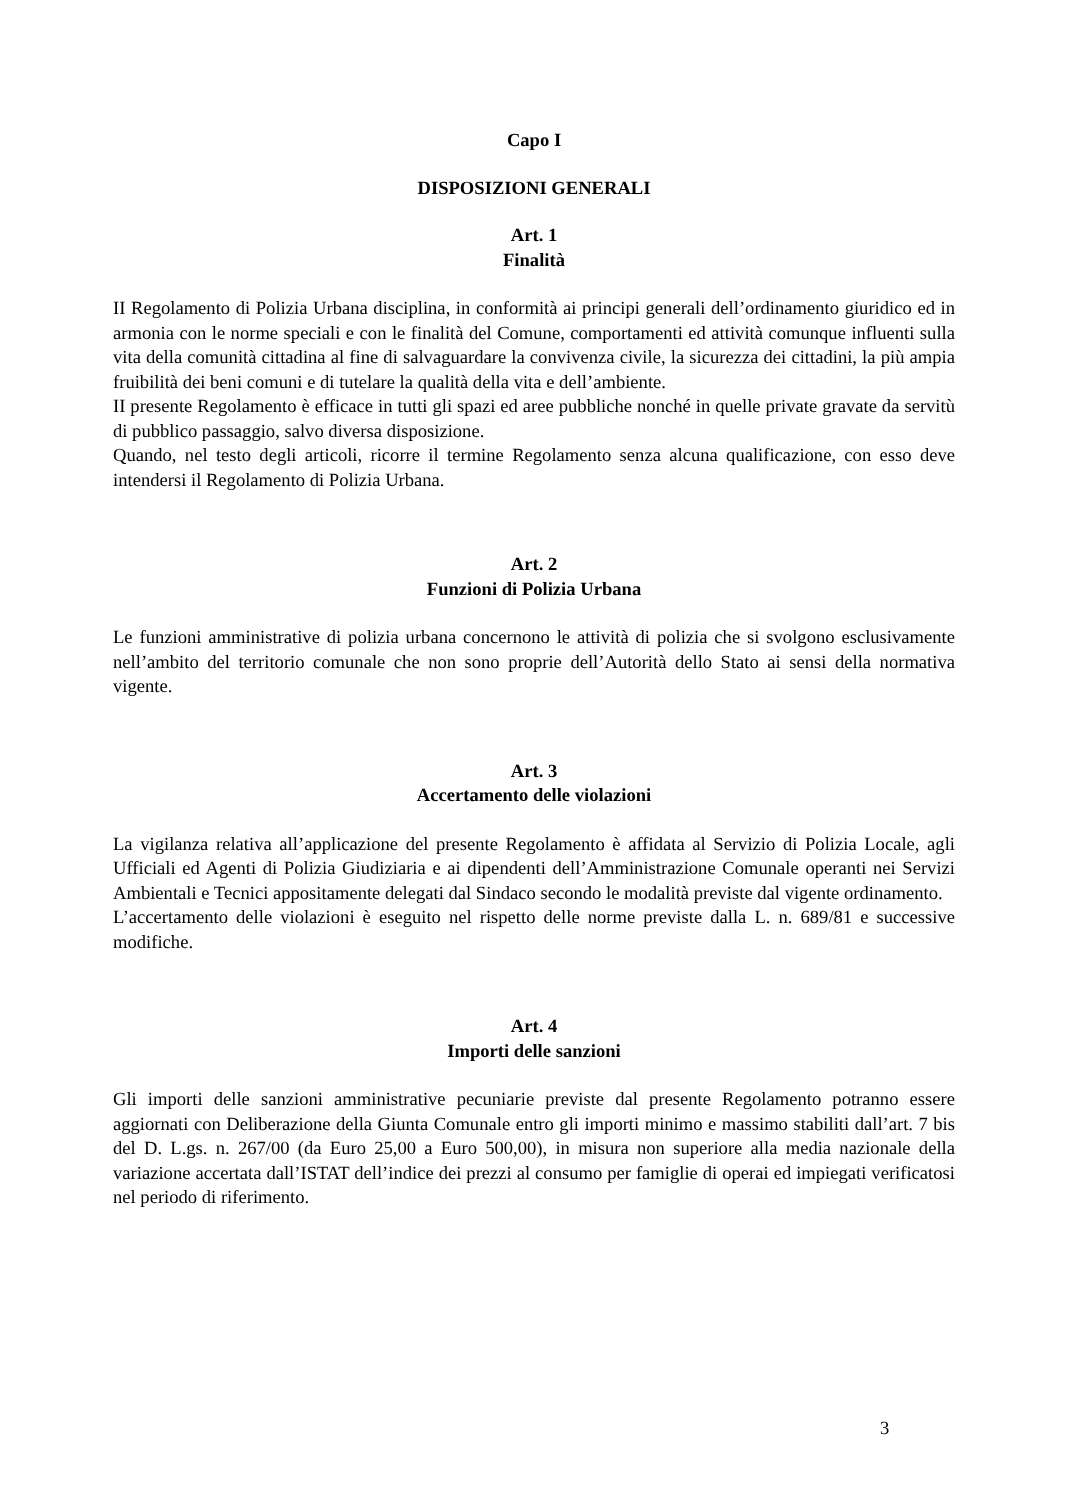Capo I
DISPOSIZIONI GENERALI
Art. 1
Finalità
II Regolamento di Polizia Urbana disciplina, in conformità ai principi generali dell’ordinamento giuridico ed in armonia con le norme speciali e con le finalità del Comune, comportamenti ed attività comunque influenti sulla vita della comunità cittadina al fine di salvaguardare la convivenza civile, la sicurezza dei cittadini, la più ampia fruibilità dei beni comuni e di tutelare la qualità della vita e dell’ambiente.
II presente Regolamento è efficace in tutti gli spazi ed aree pubbliche nonché in quelle private gravate da servitù di pubblico passaggio, salvo diversa disposizione.
Quando, nel testo degli articoli, ricorre il termine Regolamento senza alcuna qualificazione, con esso deve intendersi il Regolamento di Polizia Urbana.
Art. 2
Funzioni di Polizia Urbana
Le funzioni amministrative di polizia urbana concernono le attività di polizia che si svolgono esclusivamente nell’ambito del territorio comunale che non sono proprie dell’Autorità dello Stato ai sensi della normativa vigente.
Art. 3
Accertamento delle violazioni
La vigilanza relativa all’applicazione del presente Regolamento è affidata al Servizio di Polizia Locale, agli Ufficiali ed Agenti di Polizia Giudiziaria e ai dipendenti dell’Amministrazione Comunale operanti nei Servizi Ambientali e Tecnici appositamente delegati dal Sindaco secondo le modalità previste dal vigente ordinamento.
L’accertamento delle violazioni è eseguito nel rispetto delle norme previste dalla L. n. 689/81 e successive modifiche.
Art. 4
Importi delle sanzioni
Gli importi delle sanzioni amministrative pecuniarie previste dal presente Regolamento potranno essere aggiornati con Deliberazione della Giunta Comunale entro gli importi minimo e massimo stabiliti dall’art. 7 bis del D. L.gs. n. 267/00 (da Euro 25,00 a Euro 500,00), in misura non superiore alla media nazionale della variazione accertata dall’ISTAT dell’indice dei prezzi al consumo per famiglie di operai ed impiegati verificatosi nel periodo di riferimento.
3